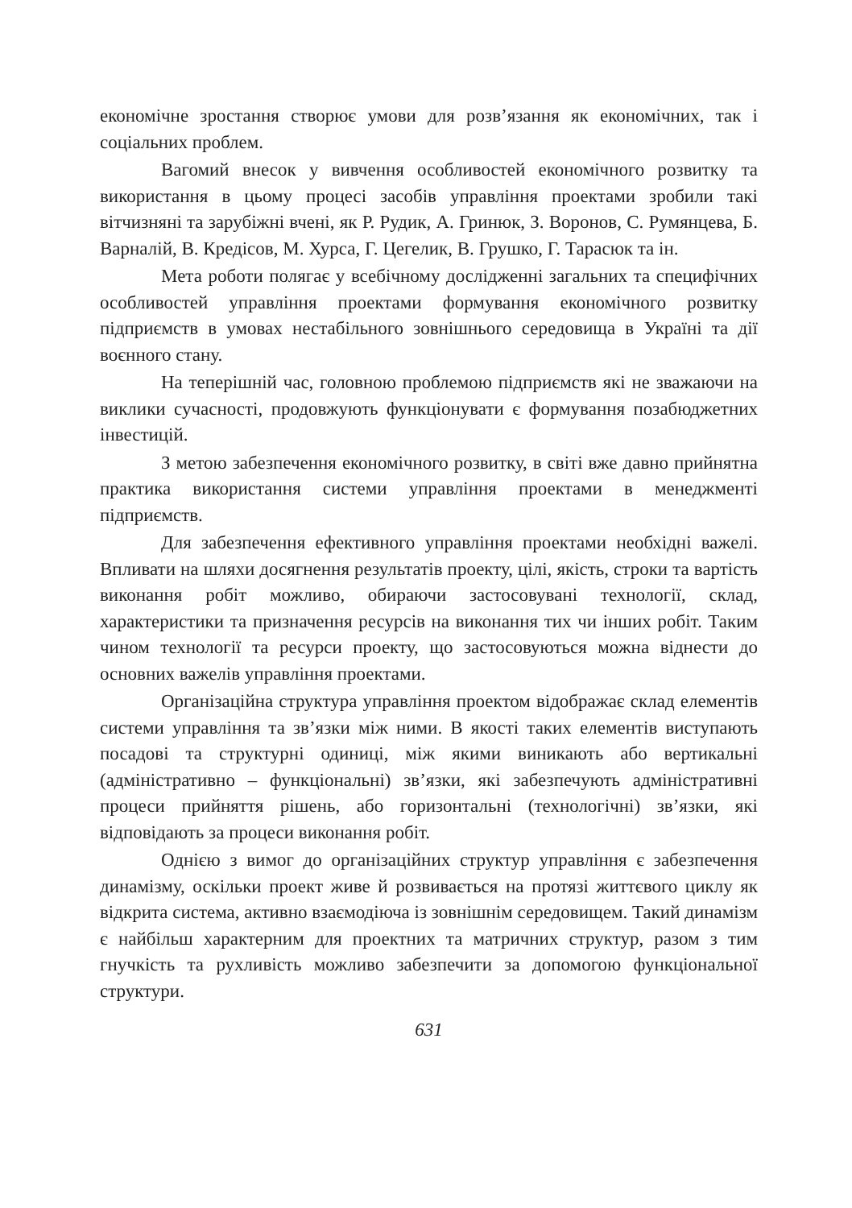економічне зростання створює умови для розв’язання як економічних, так і соціальних проблем.
Вагомий внесок у вивчення особливостей економічного розвитку та використання в цьому процесі засобів управління проектами зробили такі вітчизняні та зарубіжні вчені, як Р. Рудик, А. Гринюк, З. Воронов, С. Румянцева, Б. Варналій, В. Кредісов, М. Хурса, Г. Цегелик, В. Грушко, Г. Тарасюк та ін.
Мета роботи полягає у всебічному дослідженні загальних та специфічних особливостей управління проектами формування економічного розвитку підприємств в умовах нестабільного зовнішнього середовища в Україні та дії воєнного стану.
На теперішній час, головною проблемою підприємств які не зважаючи на виклики сучасності, продовжують функціонувати є формування позабюджетних інвестицій.
З метою забезпечення економічного розвитку, в світі вже давно прийнятна практика використання системи управління проектами в менеджменті підприємств.
Для забезпечення ефективного управління проектами необхідні важелі. Впливати на шляхи досягнення результатів проекту, цілі, якість, строки та вартість виконання робіт можливо, обираючи застосовувані технології, склад, характеристики та призначення ресурсів на виконання тих чи інших робіт. Таким чином технології та ресурси проекту, що застосовуються можна віднести до основних важелів управління проектами.
Організаційна структура управління проектом відображає склад елементів системи управління та зв’язки між ними. В якості таких елементів виступають посадові та структурні одиниці, між якими виникають або вертикальні (адміністративно – функціональні) зв’язки, які забезпечують адміністративні процеси прийняття рішень, або горизонтальні (технологічні) зв’язки, які відповідають за процеси виконання робіт.
Однією з вимог до організаційних структур управління є забезпечення динамізму, оскільки проект живе й розвивається на протязі життєвого циклу як відкрита система, активно взаємодіюча із зовнішнім середовищем. Такий динамізм є найбільш характерним для проектних та матричних структур, разом з тим гнучкість та рухливість можливо забезпечити за допомогою функціональної структури.
631